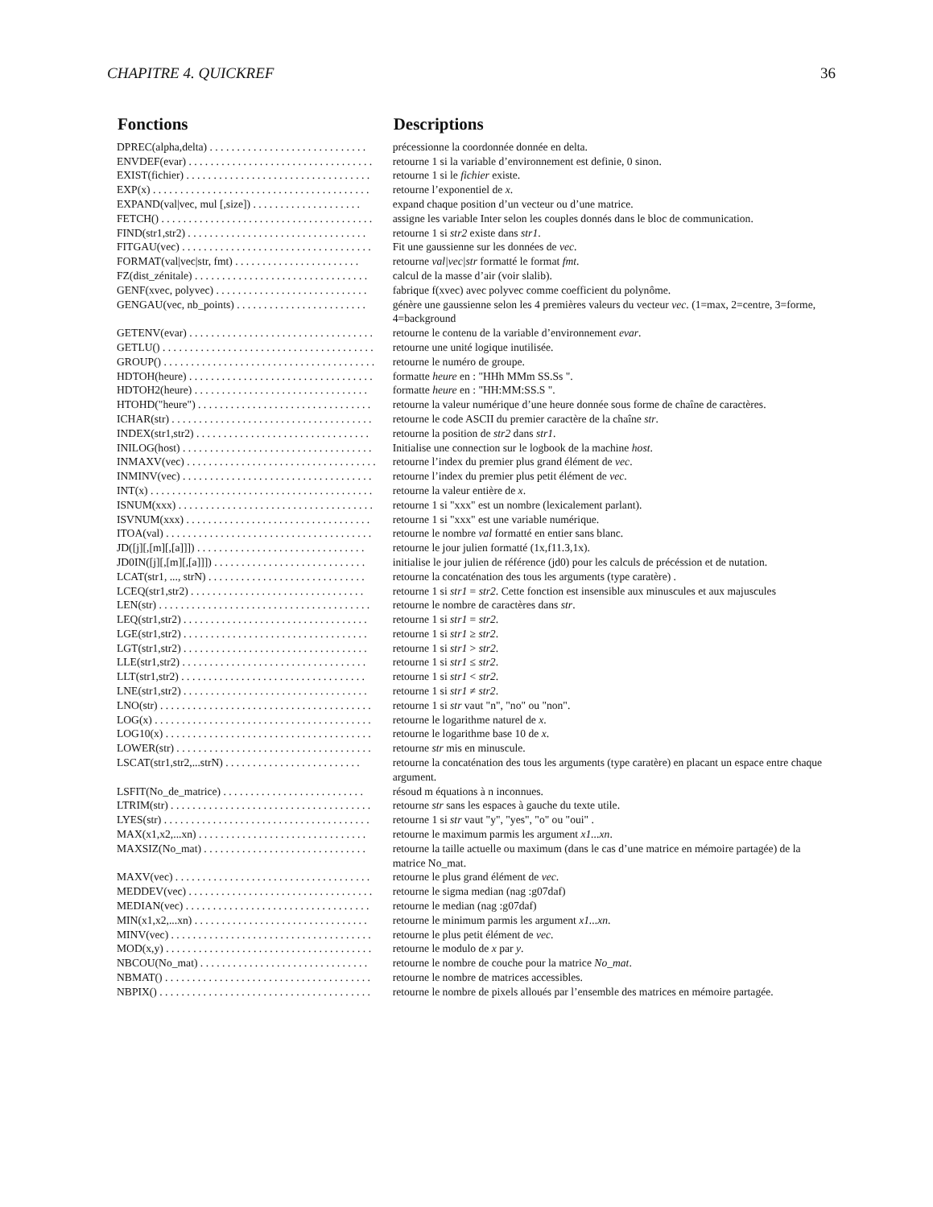CHAPITRE 4. QUICKREF 36
| Fonctions | Descriptions |
| --- | --- |
| DPREC(alpha,delta) . . . . . . . . . . . . . . . . . . . . . . . . . . . . . | précessionne la coordonnée donnée en delta. |
| ENVDEF(evar) . . . . . . . . . . . . . . . . . . . . . . . . . . . . . . . . . . | retourne 1 si la variable d’environnement est definie, 0 sinon. |
| EXIST(fichier) . . . . . . . . . . . . . . . . . . . . . . . . . . . . . . . . . . | retourne 1 si le fichier existe. |
| EXP(x) . . . . . . . . . . . . . . . . . . . . . . . . . . . . . . . . . . . . . . . . | retourne l’exponentiel de x . |
| EXPAND(val/vec, mul [,size]) . . . . . . . . . . . . . . . . . . . . | expand chaque position d’un vecteur ou d’une matrice. |
| FETCH() . . . . . . . . . . . . . . . . . . . . . . . . . . . . . . . . . . . . . . . | assigne les variable Inter selon les couples donnés dans le bloc de communication. |
| FIND(str1,str2) . . . . . . . . . . . . . . . . . . . . . . . . . . . . . . . . . | retourne 1 si str2 existe dans str1 . |
| FITGAU(vec) . . . . . . . . . . . . . . . . . . . . . . . . . . . . . . . . . . . | Fit une gaussienne sur les données de vec . |
| FORMAT(val/vec/str, fmt) . . . . . . . . . . . . . . . . . . . . . . . | retourne val/vec/str formatté le format fmt . |
| FZ(dist_zénitale) . . . . . . . . . . . . . . . . . . . . . . . . . . . . . . . . | calcul de la masse d’air (voir slalib). |
| GENF(xvec, polyvec) . . . . . . . . . . . . . . . . . . . . . . . . . . . . | fabrique f(xvec) avec polyvec comme coefficient du polynôme. |
| GENGAU(vec, nb_points) . . . . . . . . . . . . . . . . . . . . . . . . | génère une gaussienne selon les 4 premières valeurs du vecteur vec . (1=max, 2=centre, 3=forme, 4=background |
| GETENV(evar) . . . . . . . . . . . . . . . . . . . . . . . . . . . . . . . . . . | retourne le contenu de la variable d’environnement evar . |
| GETLU() . . . . . . . . . . . . . . . . . . . . . . . . . . . . . . . . . . . . . . . | retourne une unité logique inutilisée. |
| GROUP() . . . . . . . . . . . . . . . . . . . . . . . . . . . . . . . . . . . . . . . | retourne le numéro de groupe. |
| HDTOH(heure) . . . . . . . . . . . . . . . . . . . . . . . . . . . . . . . . . . | formatte heure en : "HHh MMm SS.Ss ". |
| HDTOH2(heure) . . . . . . . . . . . . . . . . . . . . . . . . . . . . . . . . | formatte heure en : "HH:MM:SS.S ". |
| HTOHD("heure") . . . . . . . . . . . . . . . . . . . . . . . . . . . . . . . . | retourne la valeur numérique d’une heure donnée sous forme de chaîne de caractères. |
| ICHAR(str) . . . . . . . . . . . . . . . . . . . . . . . . . . . . . . . . . . . . . | retourne le code ASCII du premier caractère de la chaîne str . |
| INDEX(str1,str2) . . . . . . . . . . . . . . . . . . . . . . . . . . . . . . . . | retourne la position de str2 dans str1 . |
| INILOG(host) . . . . . . . . . . . . . . . . . . . . . . . . . . . . . . . . . . . | Initialise une connection sur le logbook de la machine host . |
| INMAXV(vec) . . . . . . . . . . . . . . . . . . . . . . . . . . . . . . . . . . . | retourne l’index du premier plus grand élément de vec . |
| INMINV(vec) . . . . . . . . . . . . . . . . . . . . . . . . . . . . . . . . . . . | retourne l’index du premier plus petit élément de vec . |
| INT(x) . . . . . . . . . . . . . . . . . . . . . . . . . . . . . . . . . . . . . . . . . | retourne la valeur entière de x . |
| ISNUM(xxx) . . . . . . . . . . . . . . . . . . . . . . . . . . . . . . . . . . . . | retourne 1 si "xxx" est un nombre (lexicalement parlant). |
| ISVNUM(xxx) . . . . . . . . . . . . . . . . . . . . . . . . . . . . . . . . . . | retourne 1 si "xxx" est une variable numérique. |
| ITOA(val) . . . . . . . . . . . . . . . . . . . . . . . . . . . . . . . . . . . . . . | retourne le nombre val formatté en entier sans blanc. |
| JD([j][,[m][,[a]]]) . . . . . . . . . . . . . . . . . . . . . . . . . . . . . . . | retourne le jour julien formatté (1x,f11.3,1x). |
| JD0IN([j][,[m][,[a]]]) . . . . . . . . . . . . . . . . . . . . . . . . . . . . | initialise le jour julien de référence (jd0) pour les calculs de précéssion et de nutation. |
| LCAT(str1, ..., strN) . . . . . . . . . . . . . . . . . . . . . . . . . . . . . | retourne la concaténation des tous les arguments (type caratère) . |
| LCEQ(str1,str2) . . . . . . . . . . . . . . . . . . . . . . . . . . . . . . . . | retourne 1 si str1 = str2 . Cette fonction est insensible aux minuscules et aux majuscules |
| LEN(str) . . . . . . . . . . . . . . . . . . . . . . . . . . . . . . . . . . . . . . . | retourne le nombre de caractères dans str . |
| LEQ(str1,str2) . . . . . . . . . . . . . . . . . . . . . . . . . . . . . . . . . . | retourne 1 si str1 = str2 . |
| LGE(str1,str2) . . . . . . . . . . . . . . . . . . . . . . . . . . . . . . . . . . | retourne 1 si str1 ≥ str2 . |
| LGT(str1,str2) . . . . . . . . . . . . . . . . . . . . . . . . . . . . . . . . . . | retourne 1 si str1 > str2 . |
| LLE(str1,str2) . . . . . . . . . . . . . . . . . . . . . . . . . . . . . . . . . . | retourne 1 si str1 ≤ str2 . |
| LLT(str1,str2) . . . . . . . . . . . . . . . . . . . . . . . . . . . . . . . . . . | retourne 1 si str1 < str2 . |
| LNE(str1,str2) . . . . . . . . . . . . . . . . . . . . . . . . . . . . . . . . . . | retourne 1 si str1 ≠ str2 . |
| LNO(str) . . . . . . . . . . . . . . . . . . . . . . . . . . . . . . . . . . . . . . . | retourne 1 si str vaut "n", "no" ou "non". |
| LOG(x) . . . . . . . . . . . . . . . . . . . . . . . . . . . . . . . . . . . . . . . . | retourne le logarithme naturel de x . |
| LOG10(x) . . . . . . . . . . . . . . . . . . . . . . . . . . . . . . . . . . . . . . | retourne le logarithme base 10 de x . |
| LOWER(str) . . . . . . . . . . . . . . . . . . . . . . . . . . . . . . . . . . . . | retourne str mis en minuscule. |
| LSCAT(str1,str2,...strN) . . . . . . . . . . . . . . . . . . . . . . . . . | retourne la concaténation des tous les arguments (type caratère) en placant un espace entre chaque argument. |
| LSFIT(No_de_matrice) . . . . . . . . . . . . . . . . . . . . . . . . . . | résoud m équations à n inconnues. |
| LTRIM(str) . . . . . . . . . . . . . . . . . . . . . . . . . . . . . . . . . . . . . | retourne str sans les espaces à gauche du texte utile. |
| LYES(str) . . . . . . . . . . . . . . . . . . . . . . . . . . . . . . . . . . . . . . | retourne 1 si str vaut "y", "yes", "o" ou "oui" . |
| MAX(x1,x2,...xn) . . . . . . . . . . . . . . . . . . . . . . . . . . . . . . . | retourne le maximum parmis les argument x1...xn . |
| MAXSIZ(No_mat) . . . . . . . . . . . . . . . . . . . . . . . . . . . . . . | retourne la taille actuelle ou maximum (dans le cas d’une matrice en mémoire partagée) de la matrice No_mat. |
| MAXV(vec) . . . . . . . . . . . . . . . . . . . . . . . . . . . . . . . . . . . . | retourne le plus grand élément de vec . |
| MEDDEV(vec) . . . . . . . . . . . . . . . . . . . . . . . . . . . . . . . . . . | retourne le sigma median (nag :g07daf) |
| MEDIAN(vec) . . . . . . . . . . . . . . . . . . . . . . . . . . . . . . . . . . | retourne le median (nag :g07daf) |
| MIN(x1,x2,...xn) . . . . . . . . . . . . . . . . . . . . . . . . . . . . . . . . | retourne le minimum parmis les argument x1...xn . |
| MINV(vec) . . . . . . . . . . . . . . . . . . . . . . . . . . . . . . . . . . . . . | retourne le plus petit élément de vec . |
| MOD(x,y) . . . . . . . . . . . . . . . . . . . . . . . . . . . . . . . . . . . . . . | retourne le modulo de x par y . |
| NBCOU(No_mat) . . . . . . . . . . . . . . . . . . . . . . . . . . . . . . . | retourne le nombre de couche pour la matrice No_mat . |
| NBMAT() . . . . . . . . . . . . . . . . . . . . . . . . . . . . . . . . . . . . . . | retourne le nombre de matrices accessibles. |
| NBPIX() . . . . . . . . . . . . . . . . . . . . . . . . . . . . . . . . . . . . . . . | retourne le nombre de pixels alloués par l’ensemble des matrices en mémoire partagée. |